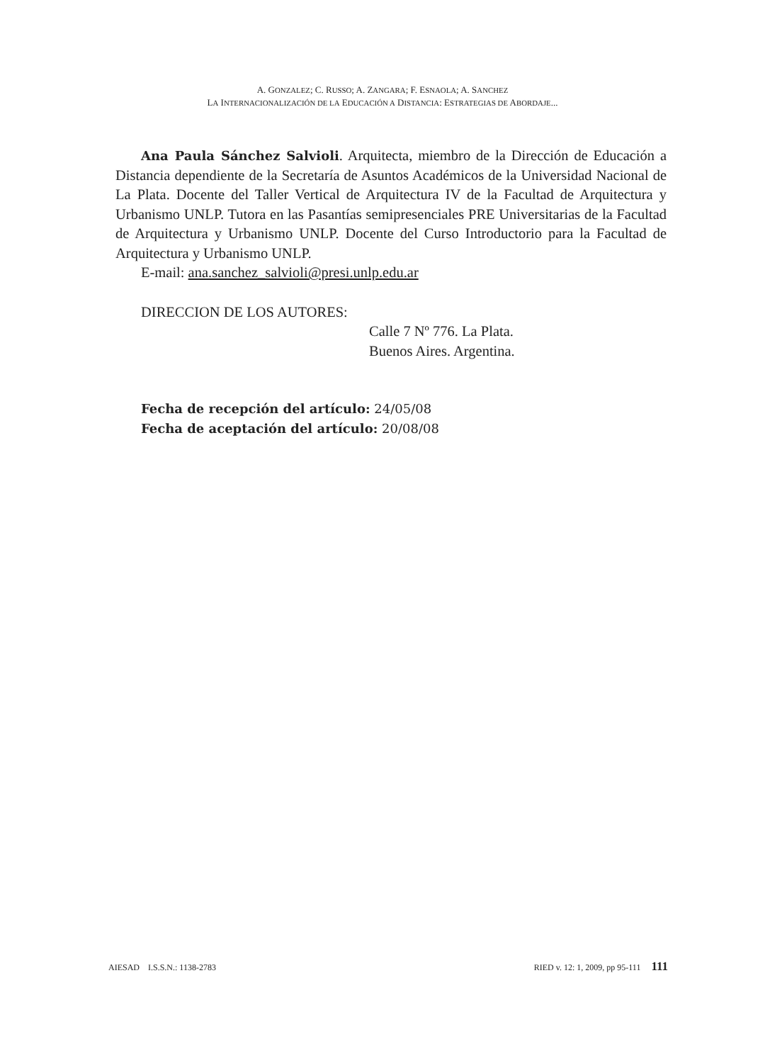A. GONZALEZ; C. RUSSO; A. ZANGARA; F. ESNAOLA; A. SANCHEZ
LA INTERNACIONALIZACIÓN DE LA EDUCACIÓN A DISTANCIA: ESTRATEGIAS DE ABORDAJE...
Ana Paula Sánchez Salvioli. Arquitecta, miembro de la Dirección de Educación a Distancia dependiente de la Secretaría de Asuntos Académicos de la Universidad Nacional de La Plata. Docente del Taller Vertical de Arquitectura IV de la Facultad de Arquitectura y Urbanismo UNLP. Tutora en las Pasantías semipresenciales PRE Universitarias de la Facultad de Arquitectura y Urbanismo UNLP. Docente del Curso Introductorio para la Facultad de Arquitectura y Urbanismo UNLP.
E-mail: ana.sanchez_salvioli@presi.unlp.edu.ar
DIRECCION DE LOS AUTORES:
Calle 7 Nº 776. La Plata.
Buenos Aires. Argentina.
Fecha de recepción del artículo: 24/05/08
Fecha de aceptación del artículo: 20/08/08
AIESAD I.S.S.N.: 1138-2783 RIED v. 12: 1, 2009, pp 95-111 111